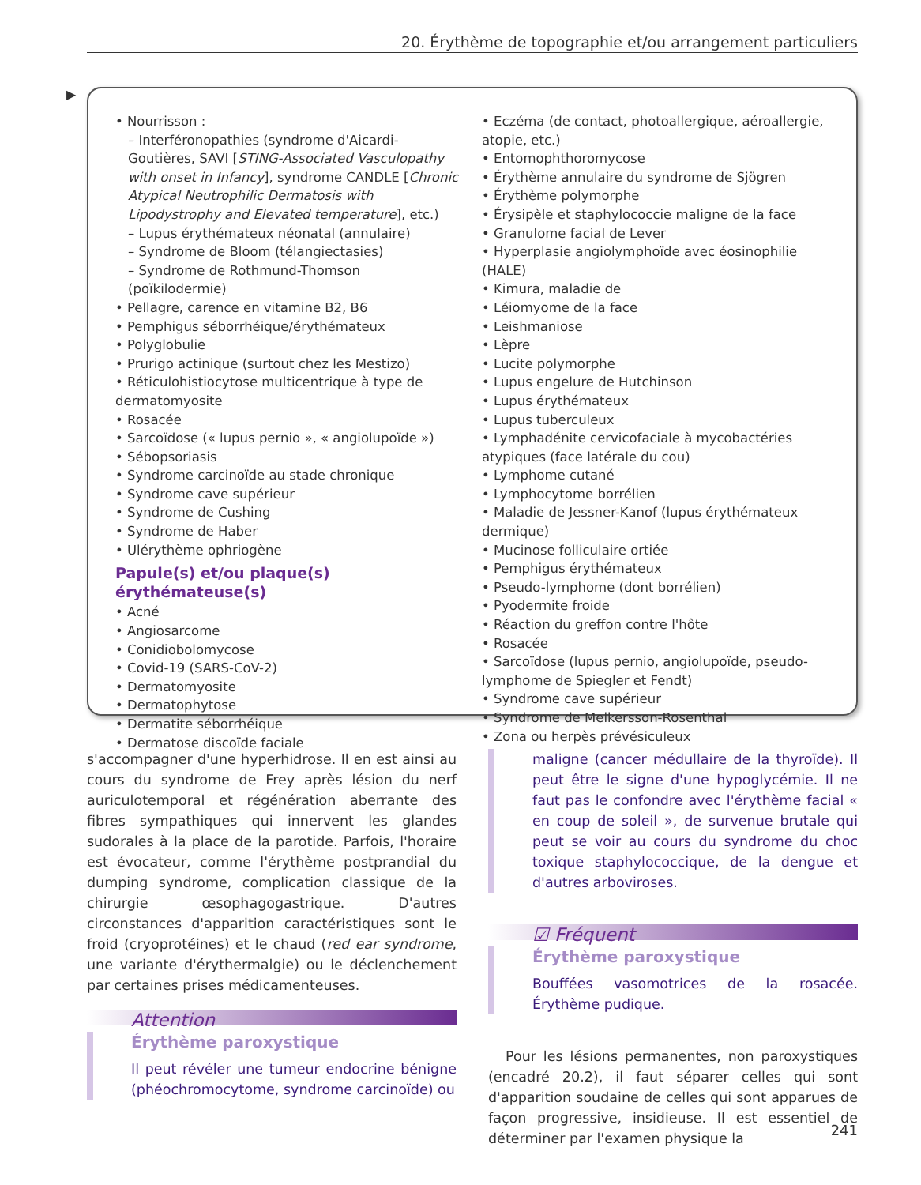20. Érythème de topographie et/ou arrangement particuliers
▶
• Nourrisson :
– Interféronopathies (syndrome d'Aicardi-Goutières, SAVI [STING-Associated Vasculopathy with onset in Infancy], syndrome CANDLE [Chronic Atypical Neutrophilic Dermatosis with Lipodystrophy and Elevated temperature], etc.)
– Lupus érythémateux néonatal (annulaire)
– Syndrome de Bloom (télangiectasies)
– Syndrome de Rothmund-Thomson (poïkilodermie)
• Pellagre, carence en vitamine B2, B6
• Pemphigus séborrhéique/érythémateux
• Polyglobulie
• Prurigo actinique (surtout chez les Mestizo)
• Réticulohistiocytose multicentrique à type de dermatomyosite
• Rosacée
• Sarcoïdose (« lupus pernio », « angiolupoïde »)
• Sébopsoriasis
• Syndrome carcinoïde au stade chronique
• Syndrome cave supérieur
• Syndrome de Cushing
• Syndrome de Haber
• Ulérythème ophriogène
Papule(s) et/ou plaque(s) érythémateuse(s)
• Acné
• Angiosarcome
• Conidiobolomycose
• Covid-19 (SARS-CoV-2)
• Dermatomyosite
• Dermatophytose
• Dermatite séborrhéique
• Dermatose discoïde faciale
• Eczéma (de contact, photoallergique, aéroallergie, atopie, etc.)
• Entomophthoromycose
• Érythème annulaire du syndrome de Sjögren
• Érythème polymorphe
• Érysipèle et staphylococcie maligne de la face
• Granulome facial de Lever
• Hyperplasie angiolymphoïde avec éosinophilie (HALE)
• Kimura, maladie de
• Léiomyome de la face
• Leishmaniose
• Lèpre
• Lucite polymorphe
• Lupus engelure de Hutchinson
• Lupus érythémateux
• Lupus tuberculeux
• Lymphadénite cervicofaciale à mycobactéries atypiques (face latérale du cou)
• Lymphome cutané
• Lymphocytome borrélien
• Maladie de Jessner-Kanof (lupus érythémateux dermique)
• Mucinose folliculaire ortiée
• Pemphigus érythémateux
• Pseudo-lymphome (dont borrélien)
• Pyodermite froide
• Réaction du greffon contre l'hôte
• Rosacée
• Sarcoïdose (lupus pernio, angiolupoïde, pseudo-lymphome de Spiegler et Fendt)
• Syndrome cave supérieur
• Syndrome de Melkersson-Rosenthal
• Zona ou herpès prévésiculeux
s'accompagner d'une hyperhidrose. Il en est ainsi au cours du syndrome de Frey après lésion du nerf auriculotemporal et régénération aberrante des fibres sympathiques qui innervent les glandes sudorales à la place de la parotide. Parfois, l'horaire est évocateur, comme l'érythème postprandial du dumping syndrome, complication classique de la chirurgie œsophagogastrique. D'autres circonstances d'apparition caractéristiques sont le froid (cryoprotéines) et le chaud (red ear syndrome, une variante d'érythermalgie) ou le déclenchement par certaines prises médicamenteuses.
Attention
Érythème paroxystique
Il peut révéler une tumeur endocrine bénigne (phéochromocytome, syndrome carcinoïde) ou
maligne (cancer médullaire de la thyroïde). Il peut être le signe d'une hypoglycémie. Il ne faut pas le confondre avec l'érythème facial « en coup de soleil », de survenue brutale qui peut se voir au cours du syndrome du choc toxique staphylococcique, de la dengue et d'autres arboviroses.
☑ Fréquent
Érythème paroxystique
Bouffées vasomotrices de la rosacée. Érythème pudique.
Pour les lésions permanentes, non paroxystiques (encadré 20.2), il faut séparer celles qui sont d'apparition soudaine de celles qui sont apparues de façon progressive, insidieuse. Il est essentiel de déterminer par l'examen physique la
241